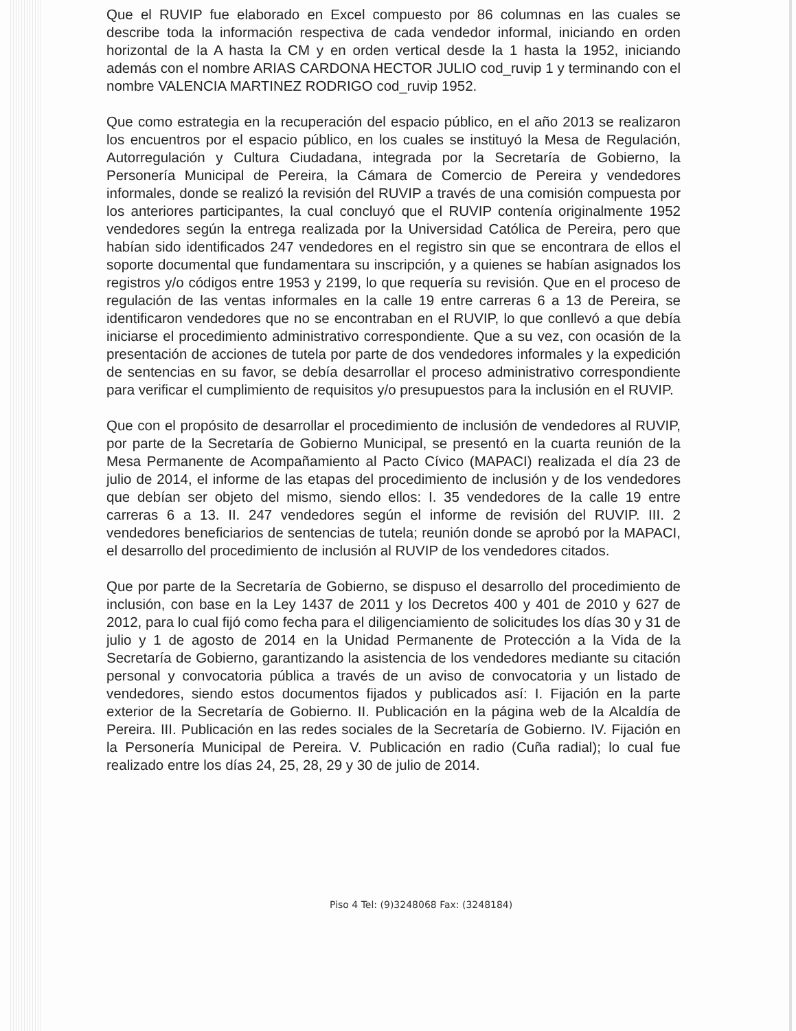Que el RUVIP fue elaborado en Excel compuesto por 86 columnas en las cuales se describe toda la información respectiva de cada vendedor informal, iniciando en orden horizontal de la A hasta la CM y en orden vertical desde la 1 hasta la 1952, iniciando además con el nombre ARIAS CARDONA HECTOR JULIO cod_ruvip 1 y terminando con el nombre VALENCIA MARTINEZ RODRIGO cod_ruvip 1952.
Que como estrategia en la recuperación del espacio público, en el año 2013 se realizaron los encuentros por el espacio público, en los cuales se instituyó la Mesa de Regulación, Autorregulación y Cultura Ciudadana, integrada por la Secretaría de Gobierno, la Personería Municipal de Pereira, la Cámara de Comercio de Pereira y vendedores informales, donde se realizó la revisión del RUVIP a través de una comisión compuesta por los anteriores participantes, la cual concluyó que el RUVIP contenía originalmente 1952 vendedores según la entrega realizada por la Universidad Católica de Pereira, pero que habían sido identificados 247 vendedores en el registro sin que se encontrara de ellos el soporte documental que fundamentara su inscripción, y a quienes se habían asignados los registros y/o códigos entre 1953 y 2199, lo que requería su revisión. Que en el proceso de regulación de las ventas informales en la calle 19 entre carreras 6 a 13 de Pereira, se identificaron vendedores que no se encontraban en el RUVIP, lo que conllevó a que debía iniciarse el procedimiento administrativo correspondiente. Que a su vez, con ocasión de la presentación de acciones de tutela por parte de dos vendedores informales y la expedición de sentencias en su favor, se debía desarrollar el proceso administrativo correspondiente para verificar el cumplimiento de requisitos y/o presupuestos para la inclusión en el RUVIP.
Que con el propósito de desarrollar el procedimiento de inclusión de vendedores al RUVIP, por parte de la Secretaría de Gobierno Municipal, se presentó en la cuarta reunión de la Mesa Permanente de Acompañamiento al Pacto Cívico (MAPACI) realizada el día 23 de julio de 2014, el informe de las etapas del procedimiento de inclusión y de los vendedores que debían ser objeto del mismo, siendo ellos: I. 35 vendedores de la calle 19 entre carreras 6 a 13. II. 247 vendedores según el informe de revisión del RUVIP. III. 2 vendedores beneficiarios de sentencias de tutela; reunión donde se aprobó por la MAPACI, el desarrollo del procedimiento de inclusión al RUVIP de los vendedores citados.
Que por parte de la Secretaría de Gobierno, se dispuso el desarrollo del procedimiento de inclusión, con base en la Ley 1437 de 2011 y los Decretos 400 y 401 de 2010 y 627 de 2012, para lo cual fijó como fecha para el diligenciamiento de solicitudes los días 30 y 31 de julio y 1 de agosto de 2014 en la Unidad Permanente de Protección a la Vida de la Secretaría de Gobierno, garantizando la asistencia de los vendedores mediante su citación personal y convocatoria pública a través de un aviso de convocatoria y un listado de vendedores, siendo estos documentos fijados y publicados así: I. Fijación en la parte exterior de la Secretaría de Gobierno. II. Publicación en la página web de la Alcaldía de Pereira. III. Publicación en las redes sociales de la Secretaría de Gobierno. IV. Fijación en la Personería Municipal de Pereira. V. Publicación en radio (Cuña radial); lo cual fue realizado entre los días 24, 25, 28, 29 y 30 de julio de 2014.
Piso 4 Tel: (9)3248068 Fax: (3248184)